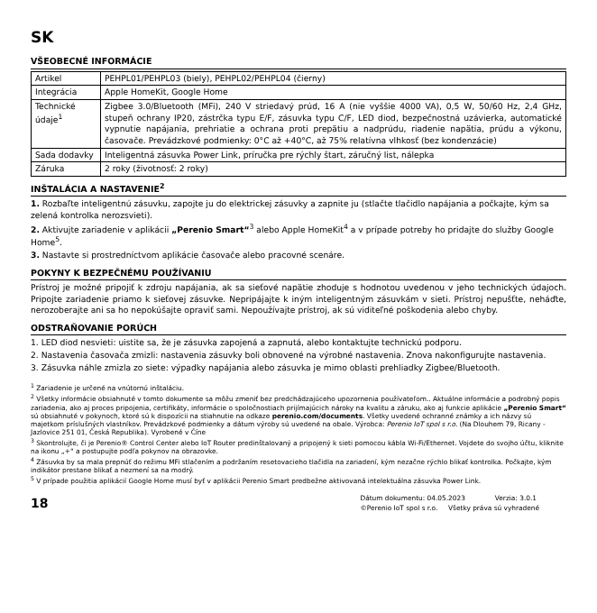SK
VŠEOBECNÉ INFORMÁCIE
| Artikel | PEHPL01/PEHPL03 (biely), PEHPL02/PEHPL04 (čierny) |
| Integrácia | Apple HomeKit, Google Home |
| Technické údaje<sup>1</sup> | Zigbee 3.0/Bluetooth (MFi), 240 V striedavý prúd, 16 A (nie vyššie 4000 VA), 0,5 W, 50/60 Hz, 2,4 GHz, stupeň ochrany IP20, zástrčka typu E/F, zásuvka typu C/F, LED diod, bezpečnostná uzávierka, automatické vypnutie napájania, prehriatie a ochrana proti prepätiu a nadprúdu, riadenie napätia, prúdu a výkonu, časovače. Prevádzkové podmienky: 0°C až +40°C, až 75% relatívna vlhkosť (bez kondenzácie) |
| Sada dodavky | Inteligentná zásuvka Power Link, príručka pre rýchly štart, záručný list, nálepka |
| Záruka | 2 roky (životnosť: 2 roky) |
INŠTALÁCIA A NASTAVENIE<sup>2</sup>
1. Rozbaľte inteligentnú zásuvku, zapojte ju do elektrickej zásuvky a zapnite ju (stlačte tlačidlo napájania a počkajte, kým sa zelená kontrolka nerozsvieti).
2. Aktivujte zariadenie v aplikácii „Perenio Smart“<sup>3</sup> alebo Apple HomeKit<sup>4</sup> a v prípade potreby ho pridajte do služby Google Home<sup>5</sup>.
3. Nastavte si prostredníctvom aplikácie časovače alebo pracovné scenáre.
POKYNY K BEZPEČNÉMU POUŽÍVANIU
Prístroj je možné pripojiť k zdroju napájania, ak sa sieťové napätie zhoduje s hodnotou uvedenou v jeho technických údajoch. Pripojte zariadenie priamo k sieťovej zásuvke. Nepripájajte k iným inteligentným zásuvkám v sieti. Prístroj nepušťte, neháďte, nerozoberajte ani sa ho nepokúšajte opraviť sami. Nepoužívajte prístroj, ak sú viditeľné poškodenia alebo chyby.
ODSTRAŇOVANIE PORÚCH
1. LED diod nesvieti: uistite sa, že je zásuvka zapojená a zapnutá, alebo kontaktujte technickú podporu.
2. Nastavenia časovača zmizli: nastavenia zásuvky boli obnovené na výrobné nastavenia. Znova nakonfigurujte nastavenia.
3. Zásuvka náhle zmizla zo siete: výpadky napájania alebo zásuvka je mimo oblasti prehliadky Zigbee/Bluetooth.
<sup>1</sup> Zariadenie je určené na vnútornú inštaláciu.
<sup>2</sup> Všetky informácie obsiahnuté v tomto dokumente sa môžu zmeniť bez predchádzajúceho upozornenia používateľom.. Aktuálne informácie a podrobný popis zariadenia, ako aj proces pripojenia, certifikáty, informácie o spoločnostiach prijímajúcich nároky na kvalitu a záruku, ako aj funkcie aplikácie „Perenio Smart“ sú obsiahnuté v pokynoch, ktoré sú k dispozícii na stiahnutie na odkaze perenio.com/documents. Všetky uvedené ochranné známky a ich názvy sú majetkom príslušných vlastníkov. Prevádzkové podmienky a dátum výroby sú uvedené na obale. Výrobca: Perenio IoT spol s r.o. (Na Dlouhem 79, Ricany - Jazlovice 251 01, Česká Republika). Vyrobené v Číne
<sup>3</sup> Skontrolujte, či je Perenio® Control Center alebo IoT Router predinštalovaný a pripojený k sieti pomocou kábla Wi-Fi/Ethernet. Vojdete do svojho účtu, kliknite na ikonu „+“ a postupujte podľa pokynov na obrazovke.
<sup>4</sup> Zásuvka by sa mala prepnúť do režimu MFi stlačením a podržaním resetovacieho tlačidla na zariadení, kým nezačne rýchlo blikať kontrolka. Počkajte, kým indikátor prestane blikať a nezmení sa na modrý.
<sup>5</sup> V prípade použitia aplikácií Google Home musí byť v aplikácii Perenio Smart predbežne aktivovaná intelektuálna zásuvka Power Link.
18
Dátum dokumentu: 04.05.2023 Verzia: 3.0.1
©Perenio IoT spol s r.o. Všetky práva sú vyhradené